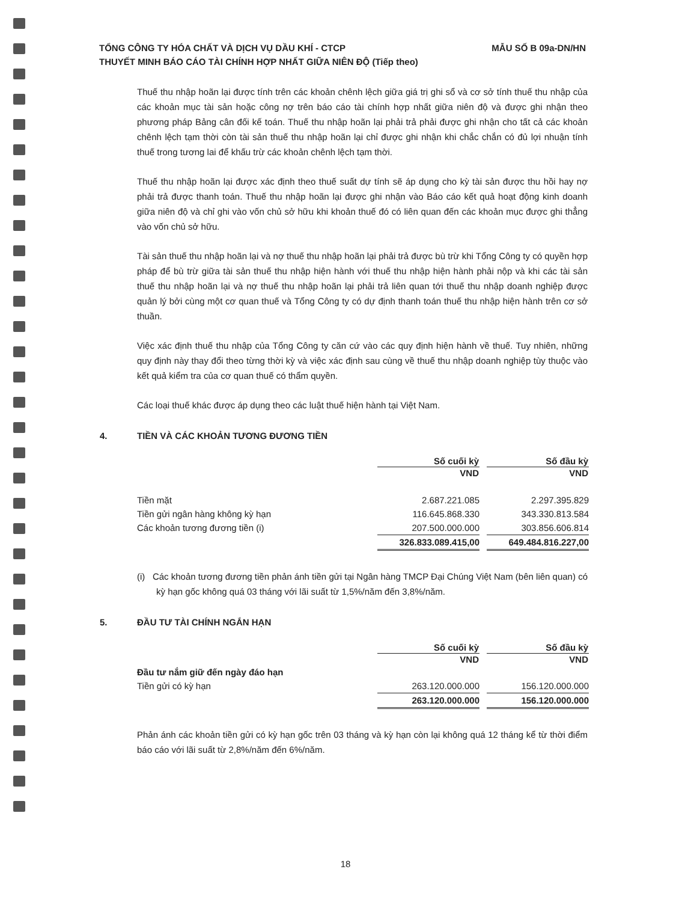MẪU SỐ B 09a-DN/HN TỔNG CÔNG TY HÓA CHẤT VÀ DỊCH VỤ DẦU KHÍ - CTCP
THUYẾT MINH BÁO CÁO TÀI CHÍNH HỢP NHẤT GIỮA NIÊN ĐỘ (Tiếp theo)
Thuế thu nhập hoãn lại được tính trên các khoản chênh lệch giữa giá trị ghi sổ và cơ sở tính thuế thu nhập của các khoản mục tài sản hoặc công nợ trên báo cáo tài chính hợp nhất giữa niên độ và được ghi nhận theo phương pháp Bảng cân đối kế toán. Thuế thu nhập hoãn lại phải trả phải được ghi nhận cho tất cả các khoản chênh lệch tạm thời còn tài sản thuế thu nhập hoãn lại chỉ được ghi nhận khi chắc chắn có đủ lợi nhuận tính thuế trong tương lai để khấu trừ các khoản chênh lệch tạm thời.
Thuế thu nhập hoãn lại được xác định theo thuế suất dự tính sẽ áp dụng cho kỳ tài sản được thu hồi hay nợ phải trả được thanh toán. Thuế thu nhập hoãn lại được ghi nhận vào Báo cáo kết quả hoạt động kinh doanh giữa niên độ và chỉ ghi vào vốn chủ sở hữu khi khoản thuế đó có liên quan đến các khoản mục được ghi thẳng vào vốn chủ sở hữu.
Tài sản thuế thu nhập hoãn lại và nợ thuế thu nhập hoãn lại phải trả được bù trừ khi Tổng Công ty có quyền hợp pháp để bù trừ giữa tài sản thuế thu nhập hiện hành với thuế thu nhập hiện hành phải nộp và khi các tài sản thuế thu nhập hoãn lại và nợ thuế thu nhập hoãn lại phải trả liên quan tới thuế thu nhập doanh nghiệp được quản lý bởi cùng một cơ quan thuế và Tổng Công ty có dự định thanh toán thuế thu nhập hiện hành trên cơ sở thuần.
Việc xác định thuế thu nhập của Tổng Công ty căn cứ vào các quy định hiện hành về thuế. Tuy nhiên, những quy định này thay đổi theo từng thời kỳ và việc xác định sau cùng về thuế thu nhập doanh nghiệp tùy thuộc vào kết quả kiểm tra của cơ quan thuế có thẩm quyền.
Các loại thuế khác được áp dụng theo các luật thuế hiện hành tại Việt Nam.
4. TIỀN VÀ CÁC KHOẢN TƯƠNG ĐƯƠNG TIỀN
| | Số cuối kỳ | | Số đầu kỳ |
| | VND | | VND |
| Tiền mặt | 2.687.221.085 | | 2.297.395.829 |
| Tiền gửi ngân hàng không kỳ hạn | 116.645.868.330 | | 343.330.813.584 |
| Các khoản tương đương tiền (i) | 207.500.000.000 | | 303.856.606.814 |
| | 326.833.089.415,00 | | 649.484.816.227,00 |
(i) Các khoản tương đương tiền phản ánh tiền gửi tại Ngân hàng TMCP Đại Chúng Việt Nam (bên liên quan) có kỳ hạn gốc không quá 03 tháng với lãi suất từ 1,5%/năm đến 3,8%/năm.
5. ĐẦU TƯ TÀI CHÍNH NGẮN HẠN
| | Số cuối kỳ | | Số đầu kỳ |
| | VND | | VND |
| Đầu tư nắm giữ đến ngày đáo hạn | | | |
| Tiền gửi có kỳ hạn | 263.120.000.000 | | 156.120.000.000 |
| | 263.120.000.000 | | 156.120.000.000 |
Phản ánh các khoản tiền gửi có kỳ hạn gốc trên 03 tháng và kỳ hạn còn lại không quá 12 tháng kể từ thời điểm báo cáo với lãi suất từ 2,8%/năm đến 6%/năm.
18